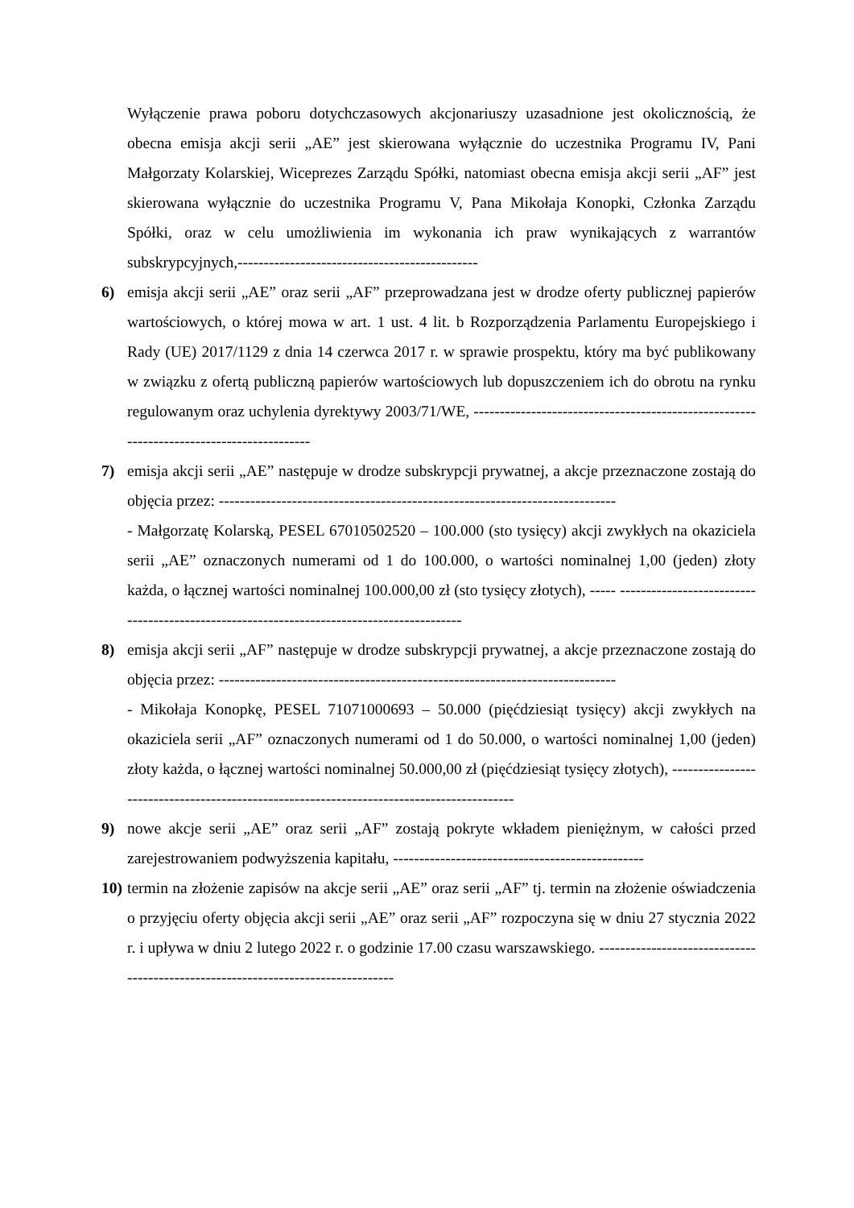Wyłączenie prawa poboru dotychczasowych akcjonariuszy uzasadnione jest okolicznością, że obecna emisja akcji serii „AE” jest skierowana wyłącznie do uczestnika Programu IV, Pani Małgorzaty Kolarskiej, Wiceprezes Zarządu Spółki, natomiast obecna emisja akcji serii „AF” jest skierowana wyłącznie do uczestnika Programu V, Pana Mikołaja Konopki, Członka Zarządu Spółki, oraz w celu umożliwienia im wykonania ich praw wynikających z warrantów subskrypcyjnych,----------------------------------------------
6) emisja akcji serii „AE” oraz serii „AF” przeprowadzana jest w drodze oferty publicznej papierów wartościowych, o której mowa w art. 1 ust. 4 lit. b Rozporządzenia Parlamentu Europejskiego i Rady (UE) 2017/1129 z dnia 14 czerwca 2017 r. w sprawie prospektu, który ma być publikowany w związku z ofertą publiczną papierów wartościowych lub dopuszczeniem ich do obrotu na rynku regulowanym oraz uchylenia dyrektywy 2003/71/WE, -----------------------------------------------------------------------------------------
7) emisja akcji serii „AE” następuje w drodze subskrypcji prywatnej, a akcje przeznaczone zostają do objęcia przez: ----------------------------------------------------------------------------
- Małgorzatę Kolarską, PESEL 67010502520 – 100.000 (sto tysięcy) akcji zwykłych na okaziciela serii „AE” oznaczonych numerami od 1 do 100.000, o wartości nominalnej 1,00 (jeden) złoty każda, o łącznej wartości nominalnej 100.000,00 zł (sto tysięcy złotych), ----- ------------------------------------------------------------------------------------------
8) emisja akcji serii „AF” następuje w drodze subskrypcji prywatnej, a akcje przeznaczone zostają do objęcia przez: ----------------------------------------------------------------------------
- Mikołaja Konopkę, PESEL 71071000693 – 50.000 (pięćdziesiąt tysięcy) akcji zwykłych na okaziciela serii „AF” oznaczonych numerami od 1 do 50.000, o wartości nominalnej 1,00 (jeden) złoty każda, o łącznej wartości nominalnej 50.000,00 zł (pięćdziesiąt tysięcy złotych), ------------------------------------------------------------------------------------------
9) nowe akcje serii „AE” oraz serii „AF” zostają pokryte wkładem pieniężnym, w całości przed zarejestrowaniem podwyższenia kapitału, ------------------------------------------------
10)
termin na złożenie zapisów na akcje serii „AE” oraz serii „AF” tj. termin na złożenie oświadczenia o przyjęciu oferty objęcia akcji serii „AE” oraz serii „AF” rozpoczyna się w dniu 27 stycznia 2022 r. i upływa w dniu 2 lutego 2022 r. o godzinie 17.00 czasu warszawskiego. ---------------------------------------------------------------------------------